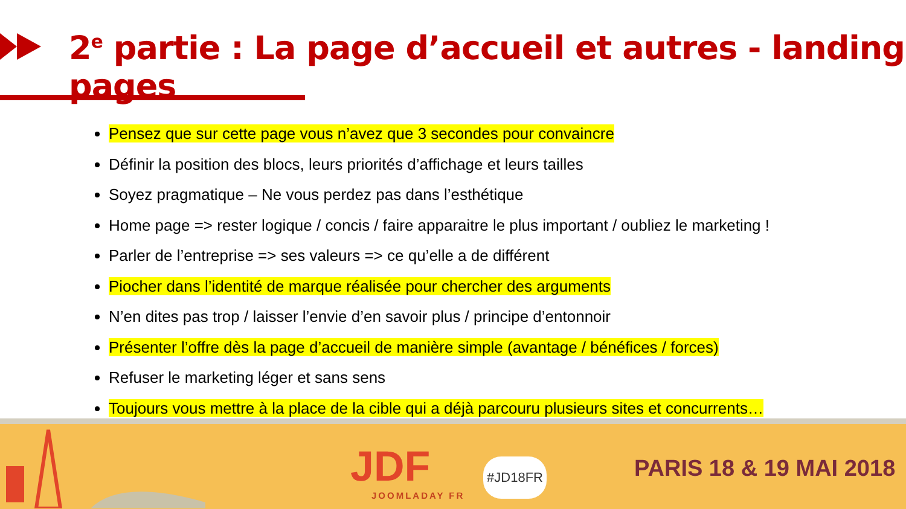2<sup>e</sup> partie : La page d’accueil et autres - landing pages
Pensez que sur cette page vous n’avez que 3 secondes pour convaincre
Définir la position des blocs, leurs priorités d’affichage et leurs tailles
Soyez pragmatique – Ne vous perdez pas dans l’esthétique
Home page => rester logique / concis / faire apparaitre le plus important / oubliez le marketing !
Parler de l’entreprise => ses valeurs => ce qu’elle a de différent
Piocher dans l’identité de marque réalisée pour chercher des arguments
N’en dites pas trop / laisser l’envie d’en savoir plus / principe d’entonnoir
Présenter l’offre dès la page d’accueil de manière simple (avantage / bénéfices / forces)
Refuser le marketing léger et sans sens
Toujours vous mettre à la place de la cible qui a déjà parcouru plusieurs sites et concurrents…
JDF
JOOMLADAY FR
#JD18FR PARIS 18 & 19 MAI 2018